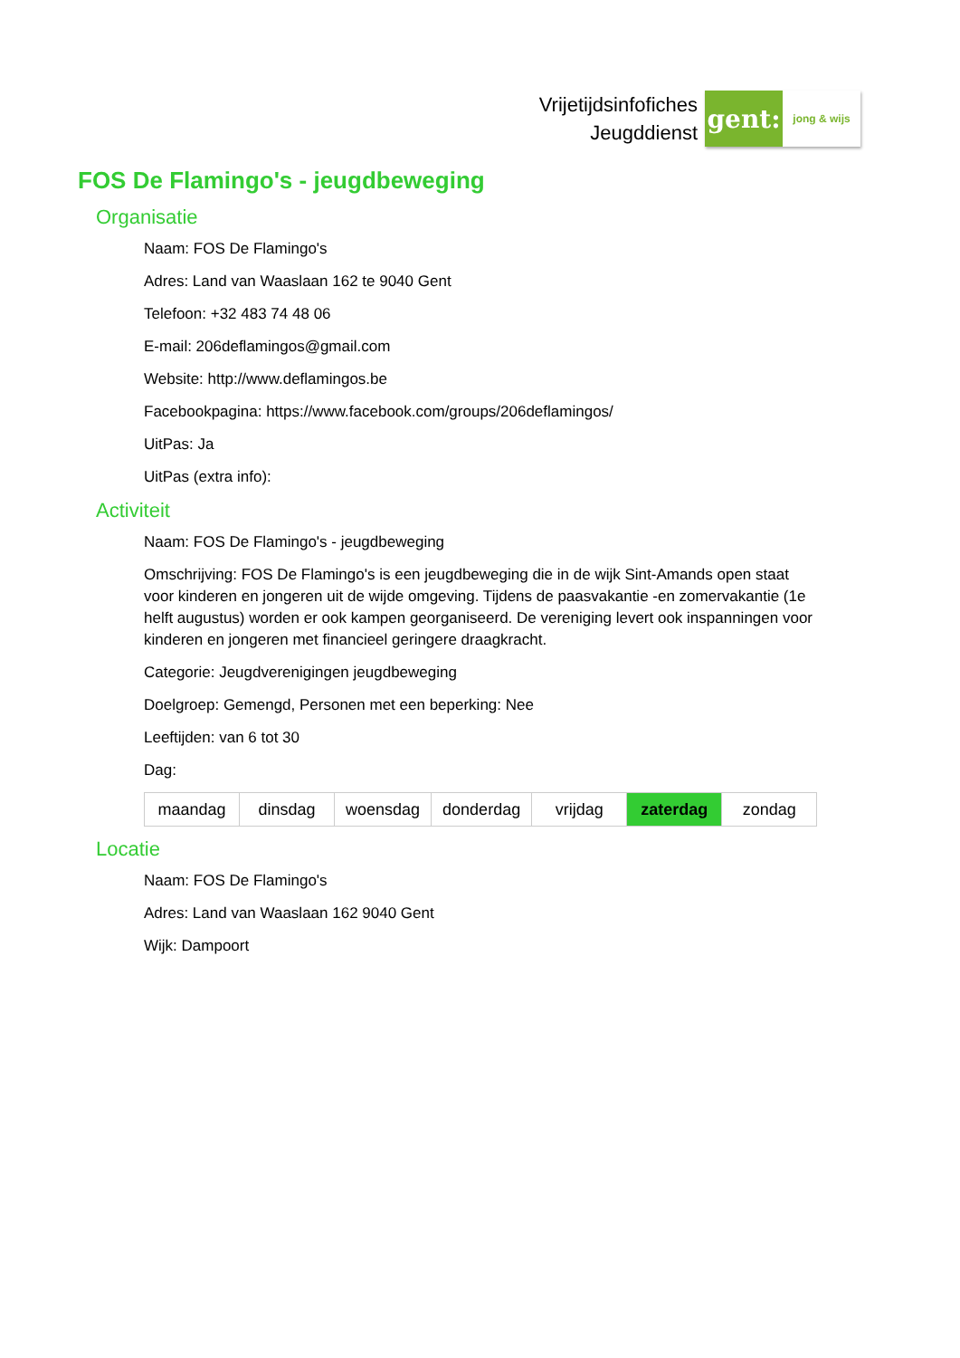Vrijetijdsinfofiches
Jeugddienst
gent:
jong & wijs
FOS De Flamingo's - jeugdbeweging
Organisatie
Naam: FOS De Flamingo's
Adres: Land van Waaslaan 162 te 9040 Gent
Telefoon: +32 483 74 48 06
E-mail: 206deflamingos@gmail.com
Website: http://www.deflamingos.be
Facebookpagina: https://www.facebook.com/groups/206deflamingos/
UitPas: Ja
UitPas (extra info):
Activiteit
Naam: FOS De Flamingo's - jeugdbeweging
Omschrijving: FOS De Flamingo's is een jeugdbeweging die in de wijk Sint-Amands open staat voor kinderen en jongeren uit de wijde omgeving. Tijdens de paasvakantie -en zomervakantie (1e helft augustus) worden er ook kampen georganiseerd. De vereniging levert ook inspanningen voor kinderen en jongeren met financieel geringere draagkracht.
Categorie: Jeugdverenigingen jeugdbeweging
Doelgroep: Gemengd, Personen met een beperking: Nee
Leeftijden: van 6 tot 30
Dag:
| maandag | dinsdag | woensdag | donderdag | vrijdag | zaterdag | zondag |
Locatie
Naam: FOS De Flamingo's
Adres: Land van Waaslaan 162 9040 Gent
Wijk: Dampoort